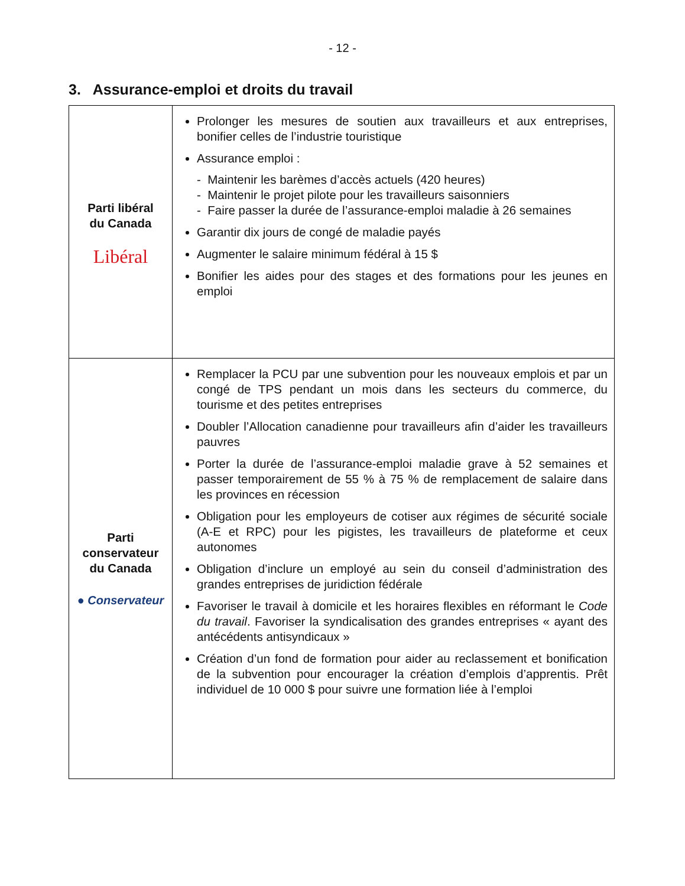- 12 -
3. Assurance-emploi et droits du travail
| Parti libéral du Canada Libéral | Prolonger les mesures de soutien aux travailleurs et aux entreprises, bonifier celles de l’industrie touristique Assurance emploi : - Maintenir les barèmes d’accès actuels (420 heures) - Maintenir le projet pilote pour les travailleurs saisonniers - Faire passer la durée de l’assurance-emploi maladie à 26 semaines Garantir dix jours de congé de maladie payés Augmenter le salaire minimum fédéral à 15 $ Bonifier les aides pour des stages et des formations pour les jeunes en emploi |
| Parti conservateur du Canada ● Conservateur | Remplacer la PCU par une subvention pour les nouveaux emplois et par un congé de TPS pendant un mois dans les secteurs du commerce, du tourisme et des petites entreprises Doubler l’Allocation canadienne pour travailleurs afin d’aider les travailleurs pauvres Porter la durée de l’assurance-emploi maladie grave à 52 semaines et passer temporairement de 55 % à 75 % de remplacement de salaire dans les provinces en récession Obligation pour les employeurs de cotiser aux régimes de sécurité sociale (A-E et RPC) pour les pigistes, les travailleurs de plateforme et ceux autonomes Obligation d’inclure un employé au sein du conseil d’administration des grandes entreprises de juridiction fédérale Favoriser le travail à domicile et les horaires flexibles en réformant le Code du travail . Favoriser la syndicalisation des grandes entreprises « ayant des antécédents antisyndicaux » Création d’un fond de formation pour aider au reclassement et bonification de la subvention pour encourager la création d’emplois d’apprentis. Prêt individuel de 10 000 $ pour suivre une formation liée à l’emploi |